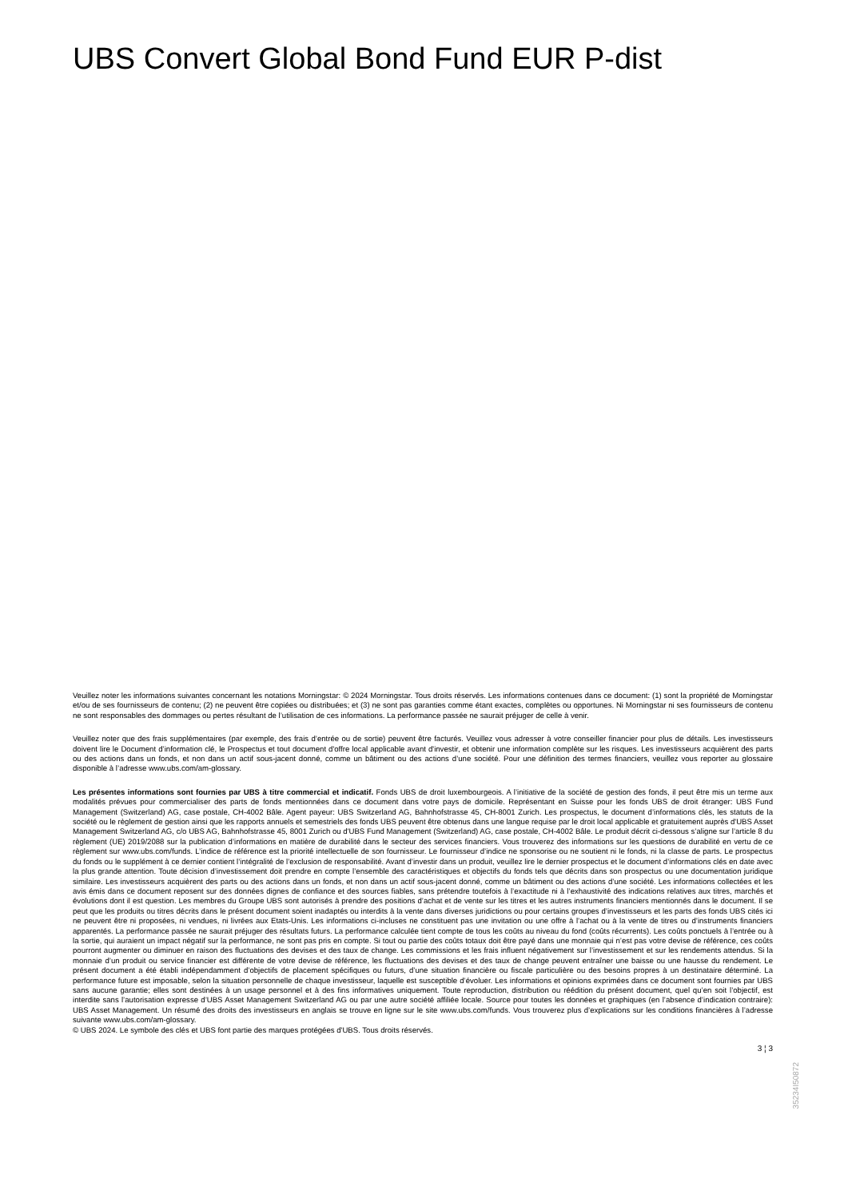UBS Convert Global Bond Fund EUR P-dist
Veuillez noter les informations suivantes concernant les notations Morningstar: © 2024 Morningstar. Tous droits réservés. Les informations contenues dans ce document: (1) sont la propriété de Morningstar et/ou de ses fournisseurs de contenu; (2) ne peuvent être copiées ou distribuées; et (3) ne sont pas garanties comme étant exactes, complètes ou opportunes. Ni Morningstar ni ses fournisseurs de contenu ne sont responsables des dommages ou pertes résultant de l’utilisation de ces informations. La performance passée ne saurait préjuger de celle à venir.
Veuillez noter que des frais supplémentaires (par exemple, des frais d’entrée ou de sortie) peuvent être facturés. Veuillez vous adresser à votre conseiller financier pour plus de détails. Les investisseurs doivent lire le Document d’information clé, le Prospectus et tout document d'offre local applicable avant d'investir, et obtenir une information complète sur les risques. Les investisseurs acquièrent des parts ou des actions dans un fonds, et non dans un actif sous-jacent donné, comme un bâtiment ou des actions d’une société. Pour une définition des termes financiers, veuillez vous reporter au glossaire disponible à l’adresse www.ubs.com/am-glossary.
Les présentes informations sont fournies par UBS à titre commercial et indicatif. Fonds UBS de droit luxembourgeois. A l’initiative de la société de gestion des fonds, il peut être mis un terme aux modalités prévues pour commercialiser des parts de fonds mentionnées dans ce document dans votre pays de domicile. Représentant en Suisse pour les fonds UBS de droit étranger: UBS Fund Management (Switzerland) AG, case postale, CH-4002 Bâle. Agent payeur: UBS Switzerland AG, Bahnhofstrasse 45, CH-8001 Zurich. Les prospectus, le document d’informations clés, les statuts de la société ou le règlement de gestion ainsi que les rapports annuels et semestriels des fonds UBS peuvent être obtenus dans une langue requise par le droit local applicable et gratuitement auprès d'UBS Asset Management Switzerland AG, c/o UBS AG, Bahnhofstrasse 45, 8001 Zurich ou d'UBS Fund Management (Switzerland) AG, case postale, CH-4002 Bâle. Le produit décrit ci-dessous s’aligne sur l’article 8 du règlement (UE) 2019/2088 sur la publication d’informations en matière de durabilité dans le secteur des services financiers. Vous trouverez des informations sur les questions de durabilité en vertu de ce règlement sur www.ubs.com/funds. L’indice de référence est la priorité intellectuelle de son fournisseur. Le fournisseur d’indice ne sponsorise ou ne soutient ni le fonds, ni la classe de parts. Le prospectus du fonds ou le supplément à ce dernier contient l’intégralité de l’exclusion de responsabilité. Avant d’investir dans un produit, veuillez lire le dernier prospectus et le document d’informations clés en date avec la plus grande attention. Toute décision d’investissement doit prendre en compte l’ensemble des caractéristiques et objectifs du fonds tels que décrits dans son prospectus ou une documentation juridique similaire. Les investisseurs acquièrent des parts ou des actions dans un fonds, et non dans un actif sous-jacent donné, comme un bâtiment ou des actions d’une société. Les informations collectées et les avis émis dans ce document reposent sur des données dignes de confiance et des sources fiables, sans prétendre toutefois à l’exactitude ni à l’exhaustivité des indications relatives aux titres, marchés et évolutions dont il est question. Les membres du Groupe UBS sont autorisés à prendre des positions d’achat et de vente sur les titres et les autres instruments financiers mentionnés dans le document. Il se peut que les produits ou titres décrits dans le présent document soient inadaptés ou interdits à la vente dans diverses juridictions ou pour certains groupes d’investisseurs et les parts des fonds UBS cités ici ne peuvent être ni proposées, ni vendues, ni livrées aux Etats-Unis. Les informations ci-incluses ne constituent pas une invitation ou une offre à l’achat ou à la vente de titres ou d’instruments financiers apparentés. La performance passée ne saurait préjuger des résultats futurs. La performance calculée tient compte de tous les coûts au niveau du fond (coûts récurrents). Les coûts ponctuels à l’entrée ou à la sortie, qui auraient un impact négatif sur la performance, ne sont pas pris en compte. Si tout ou partie des coûts totaux doit être payé dans une monnaie qui n’est pas votre devise de référence, ces coûts pourront augmenter ou diminuer en raison des fluctuations des devises et des taux de change. Les commissions et les frais influent négativement sur l’investissement et sur les rendements attendus. Si la monnaie d’un produit ou service financier est différente de votre devise de référence, les fluctuations des devises et des taux de change peuvent entraîner une baisse ou une hausse du rendement. Le présent document a été établi indépendamment d’objectifs de placement spécifiques ou futurs, d’une situation financière ou fiscale particulière ou des besoins propres à un destinataire déterminé. La performance future est imposable, selon la situation personnelle de chaque investisseur, laquelle est susceptible d’évoluer. Les informations et opinions exprimées dans ce document sont fournies par UBS sans aucune garantie; elles sont destinées à un usage personnel et à des fins informatives uniquement. Toute reproduction, distribution ou réédition du présent document, quel qu’en soit l’objectif, est interdite sans l’autorisation expresse d’UBS Asset Management Switzerland AG ou par une autre société affiliée locale. Source pour toutes les données et graphiques (en l’absence d’indication contraire): UBS Asset Management. Un résumé des droits des investisseurs en anglais se trouve en ligne sur le site www.ubs.com/funds. Vous trouverez plus d’explications sur les conditions financières à l’adresse suivante www.ubs.com/am-glossary.
© UBS 2024. Le symbole des clés et UBS font partie des marques protégées d'UBS. Tous droits réservés.
3 ¦ 3
35234I50872